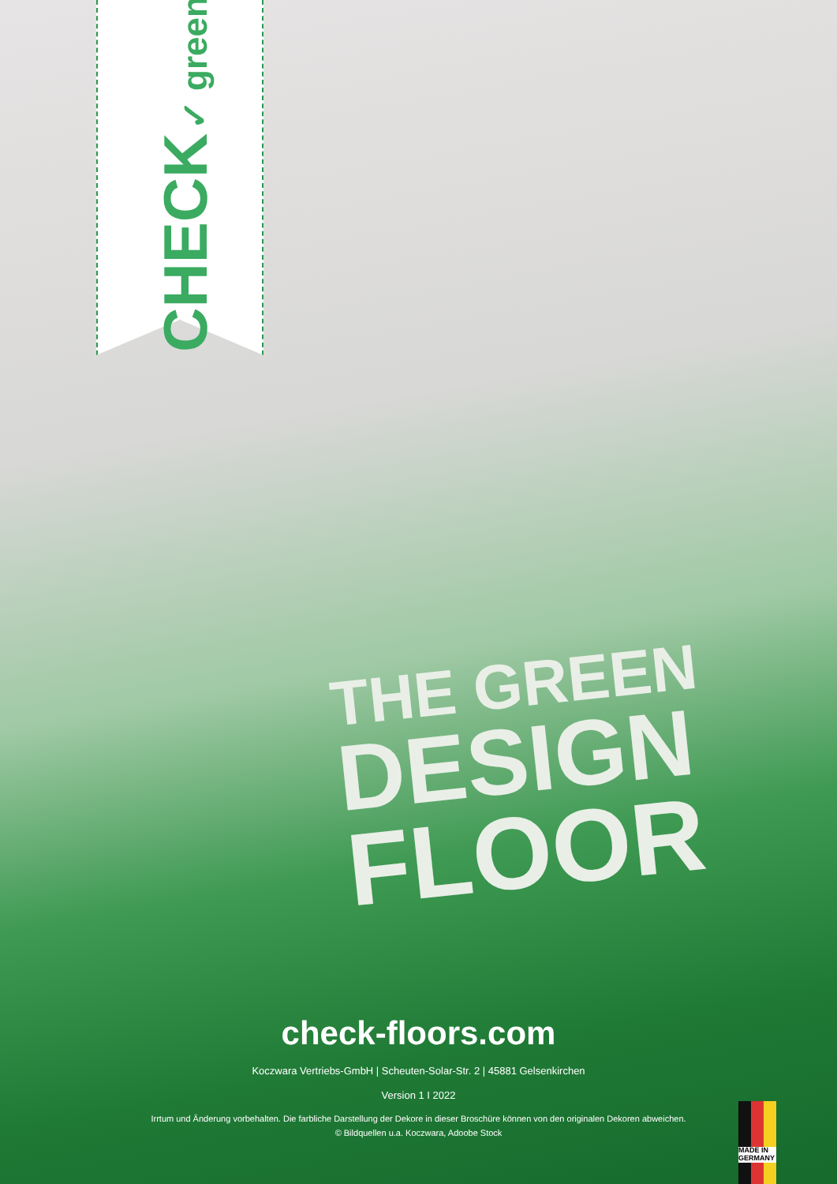CHECK ✓ green
THE GREEN
DESIGN
FLOOR
check-floors.com
Koczwara Vertriebs-GmbH | Scheuten-Solar-Str. 2 | 45881 Gelsenkirchen
Version 1 I 2022
Irrtum und Änderung vorbehalten. Die farbliche Darstellung der Dekore in dieser Broschüre können von den originalen Dekoren abweichen.
© Bildquellen u.a. Koczwara, Adoobe Stock
MADE IN GERMANY